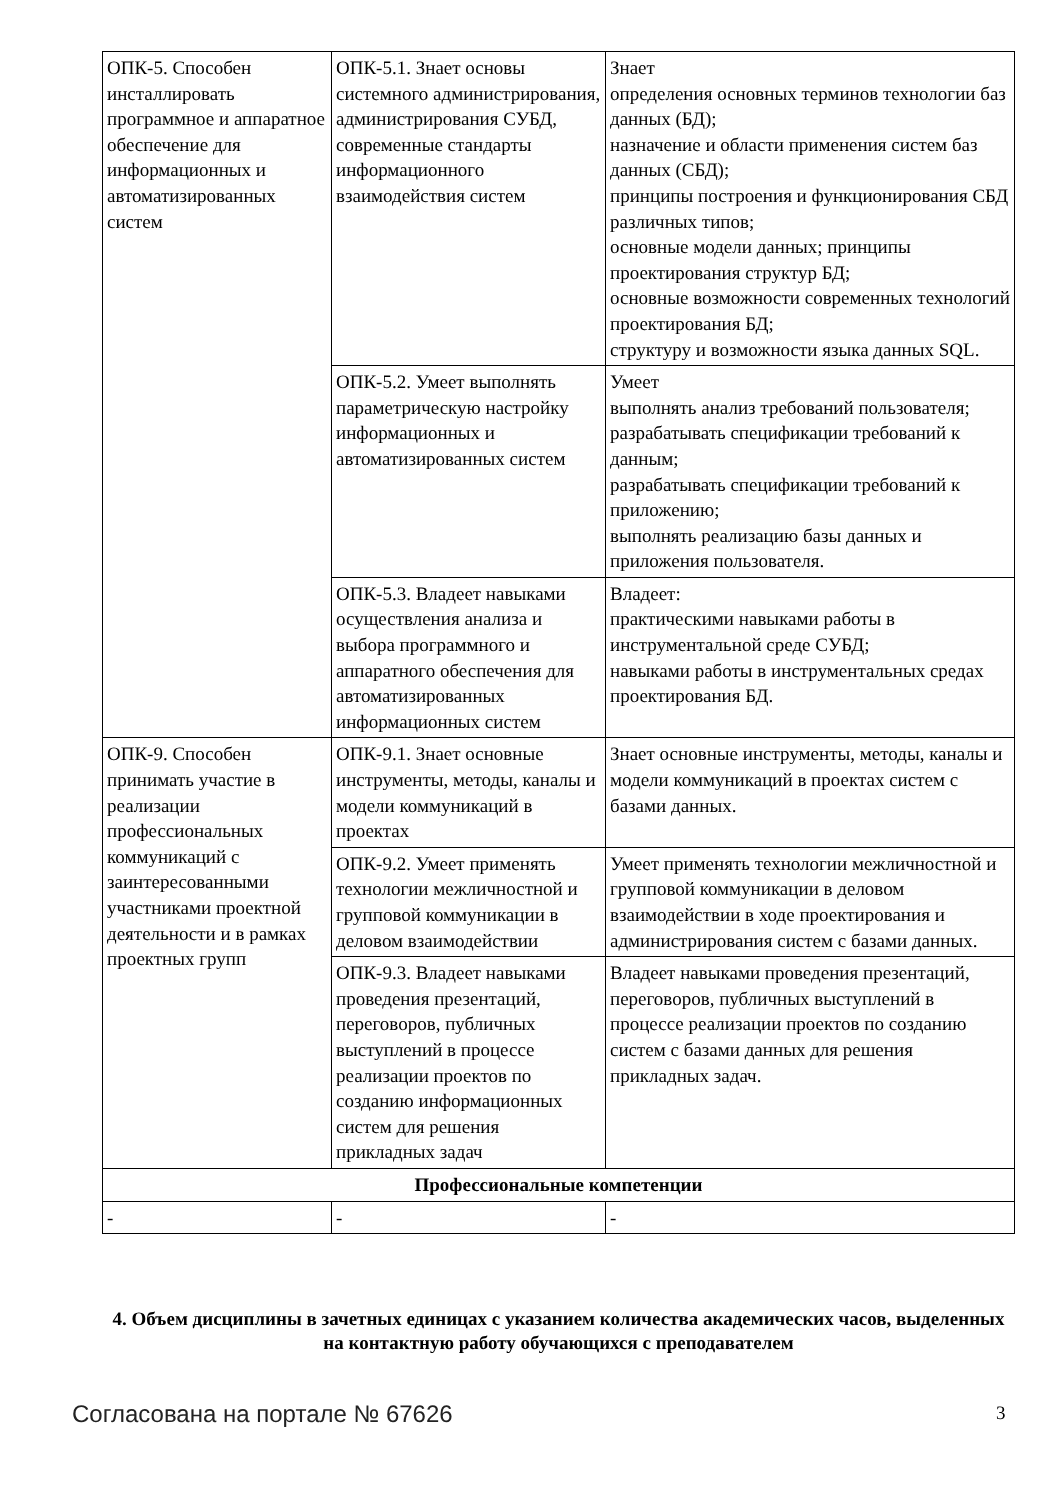| ОПК-5. Способен инсталлировать программное и аппаратное обеспечение для информационных и автоматизированных систем | ОПК-5.1. Знает основы системного администрирования, администрирования СУБД, современные стандарты информационного взаимодействия систем | Знает определения основных терминов технологии баз данных (БД); назначение и области применения систем баз данных (СБД); принципы построения и функционирования СБД различных типов; основные модели данных; принципы проектирования структур БД; основные возможности современных технологий проектирования БД; структуру и возможности языка данных SQL. |
| | ОПК-5.2. Умеет выполнять параметрическую настройку информационных и автоматизированных систем | Умеет выполнять анализ требований пользователя; разрабатывать спецификации требований к данным; разрабатывать спецификации требований к приложению; выполнять реализацию базы данных и приложения пользователя. |
| | ОПК-5.3. Владеет навыками осуществления анализа и выбора программного и аппаратного обеспечения для автоматизированных информационных систем | Владеет: практическими навыками работы в инструментальной среде СУБД; навыками работы в инструментальных средах проектирования БД. |
| ОПК-9. Способен принимать участие в реализации профессиональных коммуникаций с заинтересованными участниками проектной деятельности и в рамках проектных групп | ОПК-9.1. Знает основные инструменты, методы, каналы и модели коммуникаций в проектах | Знает основные инструменты, методы, каналы и модели коммуникаций в проектах систем с базами данных. |
| | ОПК-9.2. Умеет применять технологии межличностной и групповой коммуникации в деловом взаимодействии | Умеет применять технологии межличностной и групповой коммуникации в деловом взаимодействии в ходе проектирования и администрирования систем с базами данных. |
| | ОПК-9.3. Владеет навыками проведения презентаций, переговоров, публичных выступлений в процессе реализации проектов по созданию информационных систем для решения прикладных задач | Владеет навыками проведения презентаций, переговоров, публичных выступлений в процессе реализации проектов по созданию систем с базами данных для решения прикладных задач. |
| Профессиональные компетенции | | |
| - | - | - |
4. Объем дисциплины в зачетных единицах с указанием количества академических часов, выделенных на контактную работу обучающихся с преподавателем
Согласована на портале № 67626 3